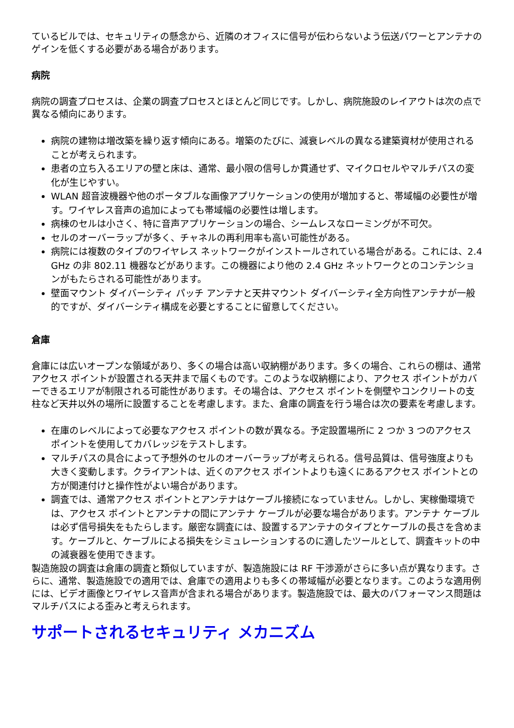ているビルでは、セキュリティの懸念から、近隣のオフィスに信号が伝わらないよう伝送パワーとアンテナのゲインを低くする必要がある場合があります。
病院
病院の調査プロセスは、企業の調査プロセスとほとんど同じです。しかし、病院施設のレイアウトは次の点で異なる傾向にあります。
病院の建物は増改築を繰り返す傾向にある。増築のたびに、減衰レベルの異なる建築資材が使用されることが考えられます。
患者の立ち入るエリアの壁と床は、通常、最小限の信号しか貫通せず、マイクロセルやマルチパスの変化が生じやすい。
WLAN 超音波機器や他のポータブルな画像アプリケーションの使用が増加すると、帯域幅の必要性が増す。ワイヤレス音声の追加によっても帯域幅の必要性は増します。
病棟のセルは小さく、特に音声アプリケーションの場合、シームレスなローミングが不可欠。
セルのオーバーラップが多く、チャネルの再利用率も高い可能性がある。
病院には複数のタイプのワイヤレス ネットワークがインストールされている場合がある。これには、2.4 GHz の非 802.11 機器などがあります。この機器により他の 2.4 GHz ネットワークとのコンテンションがもたらされる可能性があります。
壁面マウント ダイバーシティ パッチ アンテナと天井マウント ダイバーシティ全方向性アンテナが一般的ですが、ダイバーシティ構成を必要とすることに留意してください。
倉庫
倉庫には広いオープンな領域があり、多くの場合は高い収納棚があります。多くの場合、これらの棚は、通常アクセス ポイントが設置される天井まで届くものです。このような収納棚により、アクセス ポイントがカバーできるエリアが制限される可能性があります。その場合は、アクセス ポイントを側壁やコンクリートの支柱など天井以外の場所に設置することを考慮します。また、倉庫の調査を行う場合は次の要素を考慮します。
在庫のレベルによって必要なアクセス ポイントの数が異なる。予定設置場所に 2 つか 3 つのアクセス ポイントを使用してカバレッジをテストします。
マルチパスの具合によって予想外のセルのオーバーラップが考えられる。信号品質は、信号強度よりも大きく変動します。クライアントは、近くのアクセス ポイントよりも遠くにあるアクセス ポイントとの方が関連付けと操作性がよい場合があります。
調査では、通常アクセス ポイントとアンテナはケーブル接続になっていません。しかし、実稼働環境では、アクセス ポイントとアンテナの間にアンテナ ケーブルが必要な場合があります。アンテナ ケーブルは必ず信号損失をもたらします。厳密な調査には、設置するアンテナのタイプとケーブルの長さを含めます。ケーブルと、ケーブルによる損失をシミュレーションするのに適したツールとして、調査キットの中の減衰器を使用できます。
製造施設の調査は倉庫の調査と類似していますが、製造施設には RF 干渉源がさらに多い点が異なります。さらに、通常、製造施設での適用では、倉庫での適用よりも多くの帯域幅が必要となります。このような適用例には、ビデオ画像とワイヤレス音声が含まれる場合があります。製造施設では、最大のパフォーマンス問題はマルチパスによる歪みと考えられます。
サポートされるセキュリティ メカニズム